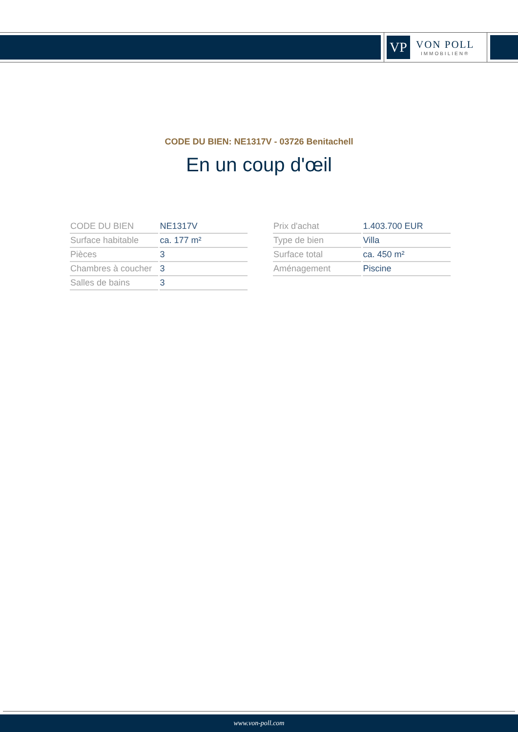VP
VON POLL
IMMOBILIEN®
CODE DU BIEN: NE1317V - 03726 Benitachell
En un coup d'œil
| CODE DU BIEN | NE1317V |
| Surface habitable | ca. 177 m² |
| Pièces | 3 |
| Chambres à coucher | 3 |
| Salles de bains | 3 |
| Prix d'achat | 1.403.700 EUR |
| Type de bien | Villa |
| Surface total | ca. 450 m² |
| Aménagement | Piscine |
www.von-poll.com